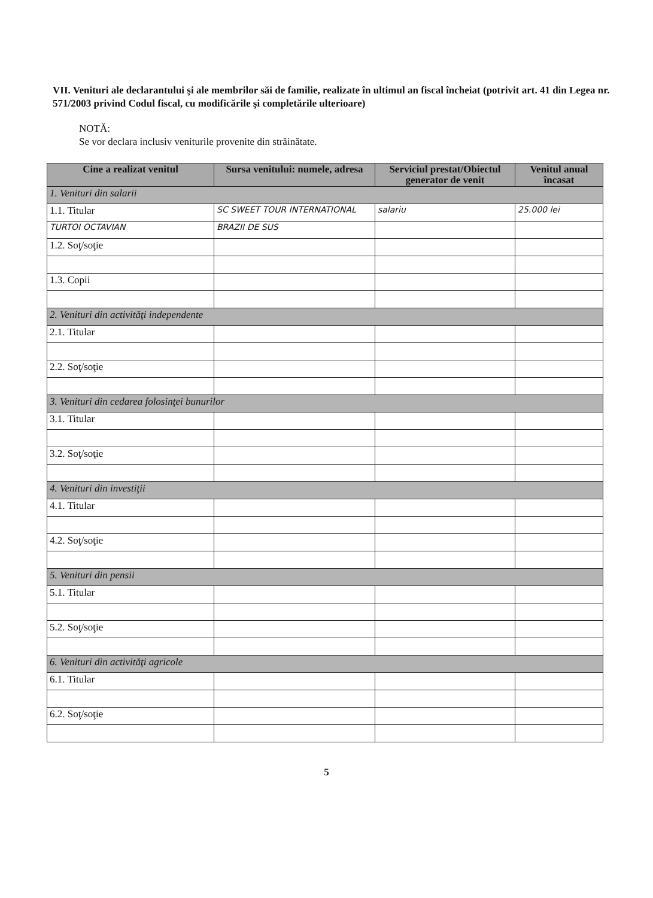VII. Venituri ale declarantului şi ale membrilor săi de familie, realizate în ultimul an fiscal încheiat (potrivit art. 41 din Legea nr. 571/2003 privind Codul fiscal, cu modificările şi completările ulterioare)
NOTĂ:
Se vor declara inclusiv veniturile provenite din străinătate.
| Cine a realizat venitul | Sursa venitului: numele, adresa | Serviciul prestat/Obiectul generator de venit | Venitul anual încasat |
| --- | --- | --- | --- |
| 1. Venituri din salarii | | | |
| 1.1. Titular | SC SWEET TOUR INTERNATIONAL | salariu | 25.000 lei |
| TURTOI OCTAVIAN | BRAZII DE SUS | | |
| 1.2. Soţ/soţie | | | |
| 1.3. Copii | | | |
| 2. Venituri din activităţi independente | | | |
| 2.1. Titular | | | |
| 2.2. Soţ/soţie | | | |
| 3. Venituri din cedarea folosinţei bunurilor | | | |
| 3.1. Titular | | | |
| 3.2. Soţ/soţie | | | |
| 4. Venituri din investiţii | | | |
| 4.1. Titular | | | |
| 4.2. Soţ/soţie | | | |
| 5. Venituri din pensii | | | |
| 5.1. Titular | | | |
| 5.2. Soţ/soţie | | | |
| 6. Venituri din activităţi agricole | | | |
| 6.1. Titular | | | |
| 6.2. Soţ/soţie | | | |
5